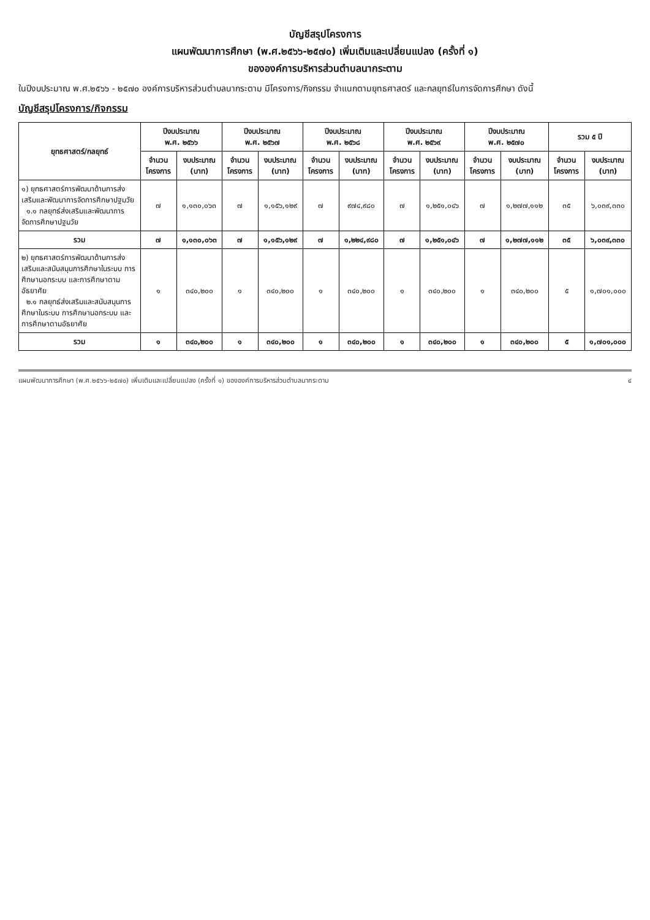บัญชีสรุปโครงการ
แผนพัฒนาการศึกษา (พ.ศ.๒๕๖๖-๒๕๗๐) เพิ่มเติมและเปลี่ยนแปลง (ครั้งที่ ๑)
ขององค์การบริหารส่วนตำบลนากระตาม
ในปีงบประมาณ พ.ศ.๒๕๖๖ - ๒๕๗๐ องค์การบริหารส่วนตำบลนากระตาม มีโครงการ/กิจกรรม จำแนกตามยุทธศาสตร์ และกลยุทธ์ในการจัดการศึกษา ดังนี้
บัญชีสรุปโครงการ/กิจกรรม
| ยุทธศาสตร์/กลยุทธ์ | ปีงบประมาณ พ.ศ. ๒๕๖๖ | | ปีงบประมาณ พ.ศ. ๒๕๖๗ | | ปีงบประมาณ พ.ศ. ๒๕๖๘ | | ปีงบประมาณ พ.ศ. ๒๕๖๙ | | ปีงบประมาณ พ.ศ. ๒๕๗๐ | | รวม ๕ ปี | |
| --- | --- | --- | --- | --- | --- | --- | --- | --- | --- | --- | --- | --- |
| | จำนวน โครงการ | งบประมาณ (บาท) | จำนวน โครงการ | งบประมาณ (บาท) | จำนวน โครงการ | งบประมาณ (บาท) | จำนวน โครงการ | งบประมาณ (บาท) | จำนวน โครงการ | งบประมาณ (บาท) | จำนวน โครงการ | งบประมาณ (บาท) |
| ๑) ยุทธศาสตร์การพัฒนาด้านการส่งเสริมและพัฒนาการจัดการศึกษาปฐมวัย ๑.๑ กลยุทธ์ส่งเสริมและพัฒนาการจัดการศึกษาปฐมวัย | ๗ | ๑,๑๓๐,๐๖๓ | ๗ | ๑,๑๕๖,๑๒๙ | ๗ | ๙๗๔,๙๘๐ | ๗ | ๑,๒๕๑,๐๔๖ | ๗ | ๑,๒๗๗,๑๑๒ | ๓๕ | ๖,๐๓๙,๓๓๐ |
| รวม | ๗ | ๑,๑๓๐,๐๖๓ | ๗ | ๑,๑๕๖,๑๒๙ | ๗ | ๑,๒๒๔,๙๘๐ | ๗ | ๑,๒๕๑,๐๔๖ | ๗ | ๑,๒๗๗,๑๑๒ | ๓๕ | ๖,๐๓๙,๓๓๐ |
| ๒) ยุทธศาสตร์การพัฒนาด้านการส่งเสริมและสนับสนุนการศึกษาในระบบ การศึกษานอกระบบ และการศึกษาตามอัธยาศัย ๒.๑ กลยุทธ์ส่งเสริมและสนับสนุนการศึกษาในระบบ การศึกษานอกระบบ และการศึกษาตามอัธยาศัย | ๑ | ๓๔๐,๒๐๐ | ๑ | ๓๔๐,๒๐๐ | ๑ | ๓๔๐,๒๐๐ | ๑ | ๓๔๐,๒๐๐ | ๑ | ๓๔๐,๒๐๐ | ๕ | ๑,๗๐๑,๐๐๐ |
| รวม | ๑ | ๓๔๐,๒๐๐ | ๑ | ๓๔๐,๒๐๐ | ๑ | ๓๔๐,๒๐๐ | ๑ | ๓๔๐,๒๐๐ | ๑ | ๓๔๐,๒๐๐ | ๕ | ๑,๗๐๑,๐๐๐ |
แผนพัฒนาการศึกษา (พ.ศ.๒๕๖๖-๒๕๗๐) เพิ่มเติมและเปลี่ยนแปลง (ครั้งที่ ๑) ขององค์การบริหารส่วนตำบลนากระตาม ๔